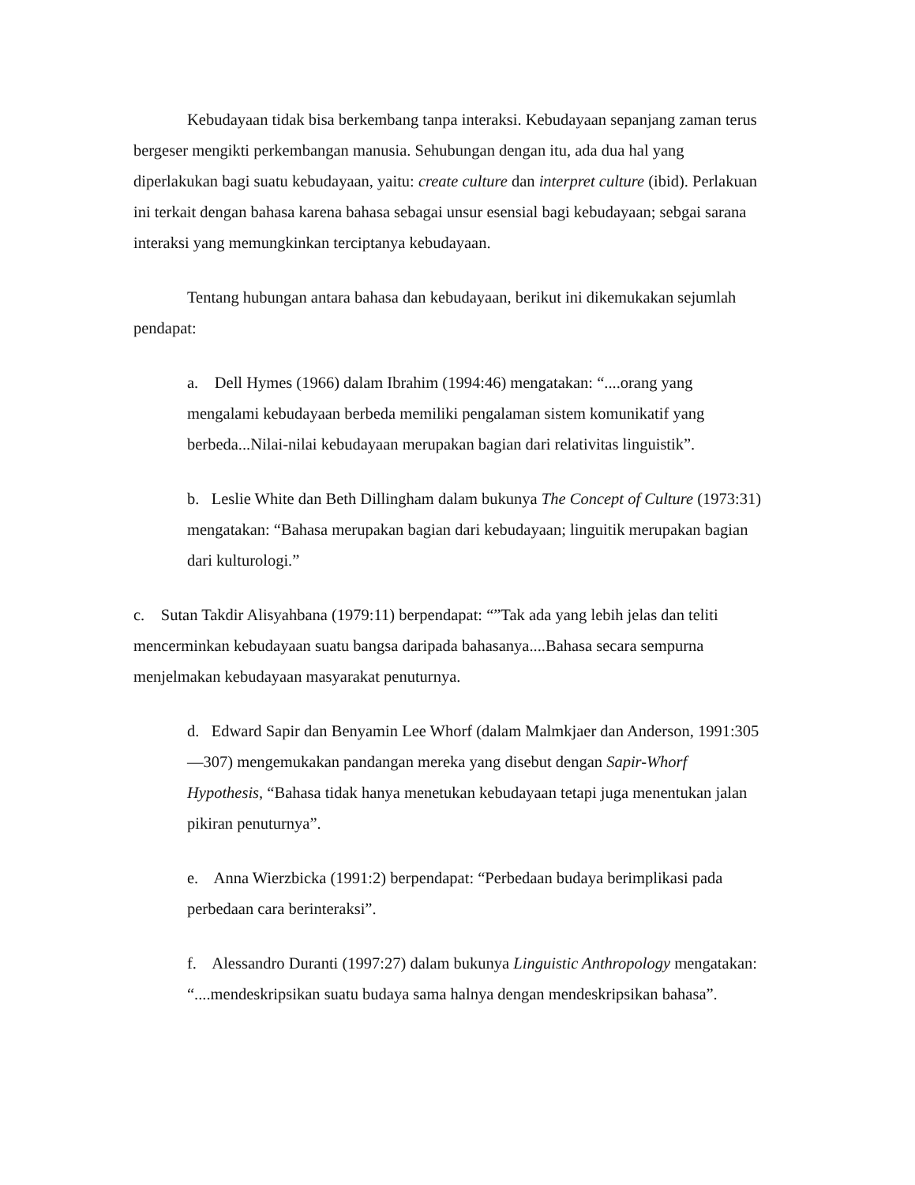Kebudayaan tidak bisa berkembang tanpa interaksi. Kebudayaan sepanjang zaman terus bergeser mengikti perkembangan manusia. Sehubungan dengan itu, ada dua hal yang diperlakukan bagi suatu kebudayaan, yaitu: create culture dan interpret culture (ibid). Perlakuan ini terkait dengan bahasa karena bahasa sebagai unsur esensial bagi kebudayaan; sebgai sarana interaksi yang memungkinkan terciptanya kebudayaan.
Tentang hubungan antara bahasa dan kebudayaan, berikut ini dikemukakan sejumlah pendapat:
a. Dell Hymes (1966) dalam Ibrahim (1994:46) mengatakan: “....orang yang mengalami kebudayaan berbeda memiliki pengalaman sistem komunikatif yang berbeda...Nilai-nilai kebudayaan merupakan bagian dari relativitas linguistik”.
b. Leslie White dan Beth Dillingham dalam bukunya The Concept of Culture (1973:31) mengatakan: “Bahasa merupakan bagian dari kebudayaan; linguitik merupakan bagian dari kulturologi.”
c. Sutan Takdir Alisyahbana (1979:11) berpendapat: “”Tak ada yang lebih jelas dan teliti mencerminkan kebudayaan suatu bangsa daripada bahasanya....Bahasa secara sempurna menjelmakan kebudayaan masyarakat penuturnya.
d. Edward Sapir dan Benyamin Lee Whorf (dalam Malmkjaer dan Anderson, 1991:305—307) mengemukakan pandangan mereka yang disebut dengan Sapir-Whorf Hypothesis, “Bahasa tidak hanya menetukan kebudayaan tetapi juga menentukan jalan pikiran penuturnya”.
e. Anna Wierzbicka (1991:2) berpendapat: “Perbedaan budaya berimplikasi pada perbedaan cara berinteraksi”.
f. Alessandro Duranti (1997:27) dalam bukunya Linguistic Anthropology mengatakan: “....mendeskripsikan suatu budaya sama halnya dengan mendeskripsikan bahasa”.